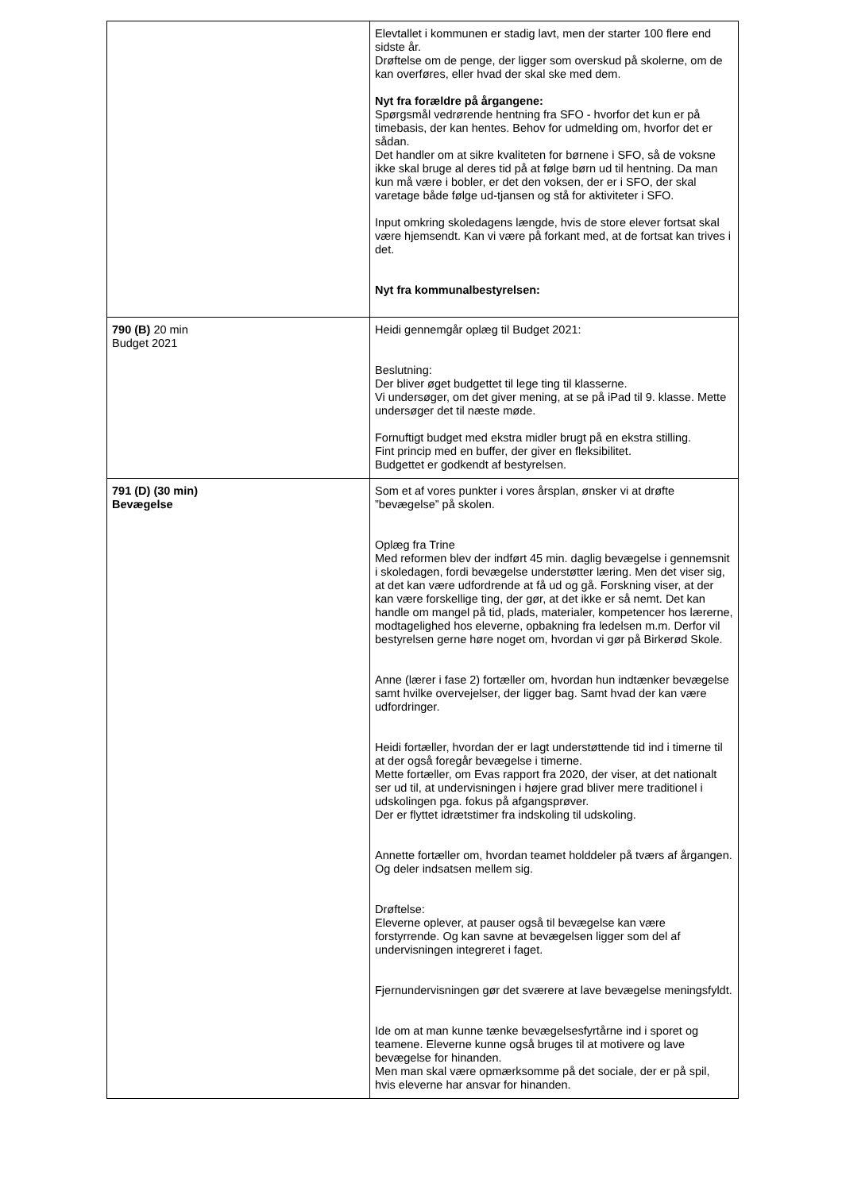| | Elevtallet i kommunen er stadig lavt, men der starter 100 flere end sidste år. Drøftelse om de penge, der ligger som overskud på skolerne, om de kan overføres, eller hvad der skal ske med dem. Nyt fra forældre på årgangene: Spørgsmål vedrørende hentning fra SFO - hvorfor det kun er på timebasis, der kan hentes. Behov for udmelding om, hvorfor det er sådan. Det handler om at sikre kvaliteten for børnene i SFO, så de voksne ikke skal bruge al deres tid på at følge børn ud til hentning. Da man kun må være i bobler, er det den voksen, der er i SFO, der skal varetage både følge ud-tjansen og stå for aktiviteter i SFO. Input omkring skoledagens længde, hvis de store elever fortsat skal være hjemsendt. Kan vi være på forkant med, at de fortsat kan trives i det. Nyt fra kommunalbestyrelsen: |
| 790 (B) 20 min Budget 2021 | Heidi gennemgår oplæg til Budget 2021: Beslutning: Der bliver øget budgettet til lege ting til klasserne. Vi undersøger, om det giver mening, at se på iPad til 9. klasse. Mette undersøger det til næste møde. Fornuftigt budget med ekstra midler brugt på en ekstra stilling. Fint princip med en buffer, der giver en fleksibilitet. Budgettet er godkendt af bestyrelsen. |
| 791 (D) (30 min) Bevægelse | Som et af vores punkter i vores årsplan, ønsker vi at drøfte ”bevægelse” på skolen. Oplæg fra Trine Med reformen blev der indført 45 min. daglig bevægelse i gennemsnit i skoledagen, fordi bevægelse understøtter læring. Men det viser sig, at det kan være udfordrende at få ud og gå. Forskning viser, at der kan være forskellige ting, der gør, at det ikke er så nemt. Det kan handle om mangel på tid, plads, materialer, kompetencer hos lærerne, modtagelighed hos eleverne, opbakning fra ledelsen m.m. Derfor vil bestyrelsen gerne høre noget om, hvordan vi gør på Birkerød Skole. Anne (lærer i fase 2) fortæller om, hvordan hun indtænker bevægelse samt hvilke overvejelser, der ligger bag. Samt hvad der kan være udfordringer. Heidi fortæller, hvordan der er lagt understøttende tid ind i timerne til at der også foregår bevægelse i timerne. Mette fortæller, om Evas rapport fra 2020, der viser, at det nationalt ser ud til, at undervisningen i højere grad bliver mere traditionel i udskolingen pga. fokus på afgangsprøver. Der er flyttet idrætstimer fra indskoling til udskoling. Annette fortæller om, hvordan teamet holddeler på tværs af årgangen. Og deler indsatsen mellem sig. Drøftelse: Eleverne oplever, at pauser også til bevægelse kan være forstyrrende. Og kan savne at bevægelsen ligger som del af undervisningen integreret i faget. Fjernundervisningen gør det sværere at lave bevægelse meningsfyldt. Ide om at man kunne tænke bevægelsesfyrtårne ind i sporet og teamene. Eleverne kunne også bruges til at motivere og lave bevægelse for hinanden. Men man skal være opmærksomme på det sociale, der er på spil, hvis eleverne har ansvar for hinanden. |